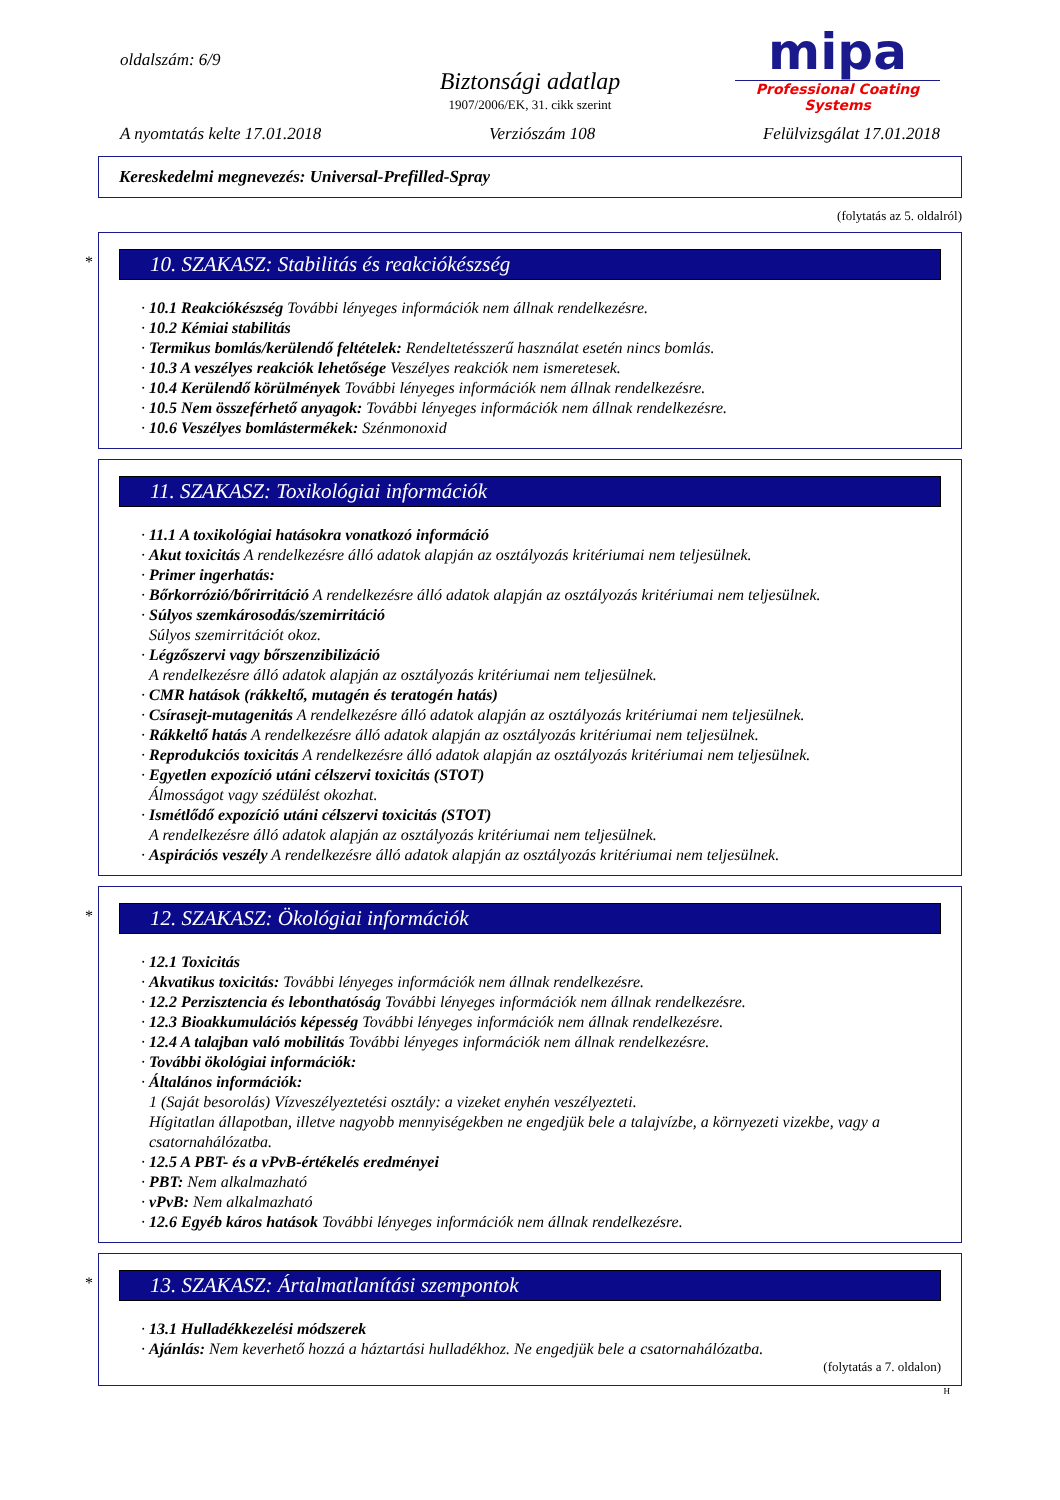oldalszám: 6/9
Biztonsági adatlap
1907/2006/EK, 31. cikk szerint
mipa
Professional Coating Systems
A nyomtatás kelte 17.01.2018 Verziószám 108 Felülvizsgálat 17.01.2018
Kereskedelmi megnevezés: Universal-Prefilled-Spray
(folytatás az 5. oldalról)
*
10. SZAKASZ: Stabilitás és reakciókészség
· 10.1 Reakciókészség További lényeges információk nem állnak rendelkezésre.
· 10.2 Kémiai stabilitás
· Termikus bomlás/kerülendő feltételek: Rendeltetésszerű használat esetén nincs bomlás.
· 10.3 A veszélyes reakciók lehetősége Veszélyes reakciók nem ismeretesek.
· 10.4 Kerülendő körülmények További lényeges információk nem állnak rendelkezésre.
· 10.5 Nem összeférhető anyagok: További lényeges információk nem állnak rendelkezésre.
· 10.6 Veszélyes bomlástermékek: Szénmonoxid
11. SZAKASZ: Toxikológiai információk
· 11.1 A toxikológiai hatásokra vonatkozó információ
· Akut toxicitás A rendelkezésre álló adatok alapján az osztályozás kritériumai nem teljesülnek.
· Primer ingerhatás:
· Bőrkorrózió/bőrirritáció A rendelkezésre álló adatok alapján az osztályozás kritériumai nem teljesülnek.
· Súlyos szemkárosodás/szemirritáció
Súlyos szemirritációt okoz.
· Légzőszervi vagy bőrszenzibilizáció
A rendelkezésre álló adatok alapján az osztályozás kritériumai nem teljesülnek.
· CMR hatások (rákkeltő, mutagén és teratogén hatás)
· Csírasejt-mutagenitás A rendelkezésre álló adatok alapján az osztályozás kritériumai nem teljesülnek.
· Rákkeltő hatás A rendelkezésre álló adatok alapján az osztályozás kritériumai nem teljesülnek.
· Reprodukciós toxicitás A rendelkezésre álló adatok alapján az osztályozás kritériumai nem teljesülnek.
· Egyetlen expozíció utáni célszervi toxicitás (STOT)
Álmosságot vagy szédülést okozhat.
· Ismétlődő expozíció utáni célszervi toxicitás (STOT)
A rendelkezésre álló adatok alapján az osztályozás kritériumai nem teljesülnek.
· Aspirációs veszély A rendelkezésre álló adatok alapján az osztályozás kritériumai nem teljesülnek.
*
12. SZAKASZ: Ökológiai információk
· 12.1 Toxicitás
· Akvatikus toxicitás: További lényeges információk nem állnak rendelkezésre.
· 12.2 Perzisztencia és lebonthatóság További lényeges információk nem állnak rendelkezésre.
· 12.3 Bioakkumulációs képesség További lényeges információk nem állnak rendelkezésre.
· 12.4 A talajban való mobilitás További lényeges információk nem állnak rendelkezésre.
· További ökológiai információk:
· Általános információk:
1 (Saját besorolás) Vízveszélyeztetési osztály: a vizeket enyhén veszélyezteti.
Hígitatlan állapotban, illetve nagyobb mennyiségekben ne engedjük bele a talajvízbe, a környezeti vizekbe, vagy a csatornahálózatba.
· 12.5 A PBT- és a vPvB-értékelés eredményei
· PBT: Nem alkalmazható
· vPvB: Nem alkalmazható
· 12.6 Egyéb káros hatások További lényeges információk nem állnak rendelkezésre.
*
13. SZAKASZ: Ártalmatlanítási szempontok
· 13.1 Hulladékkezelési módszerek
· Ajánlás: Nem keverhető hozzá a háztartási hulladékhoz. Ne engedjük bele a csatornahálózatba.
(folytatás a 7. oldalon)
H